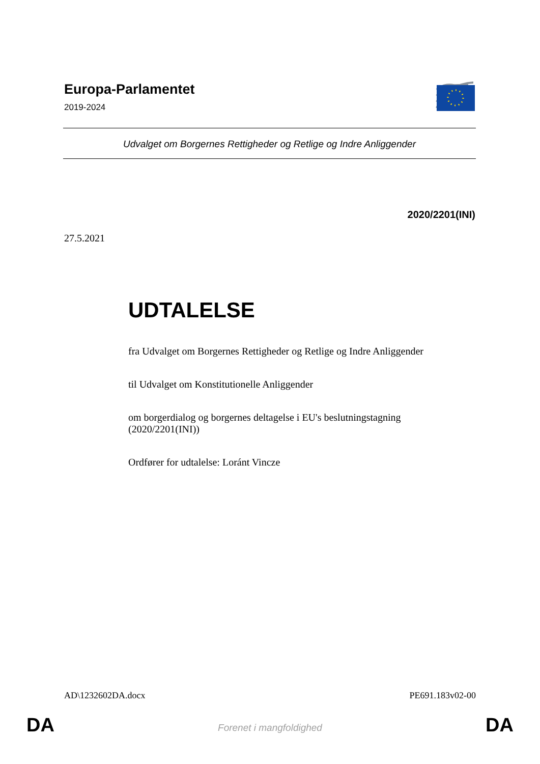Europa-Parlamentet
2019-2024
Udvalget om Borgernes Rettigheder og Retlige og Indre Anliggender
2020/2201(INI)
27.5.2021
UDTALELSE
fra Udvalget om Borgernes Rettigheder og Retlige og Indre Anliggender
til Udvalget om Konstitutionelle Anliggender
om borgerdialog og borgernes deltagelse i EU's beslutningstagning
(2020/2201(INI))
Ordfører for udtalelse: Loránt Vincze
AD\1232602DA.docx PE691.183v02-00
DA
Forenet i mangfoldighed DA